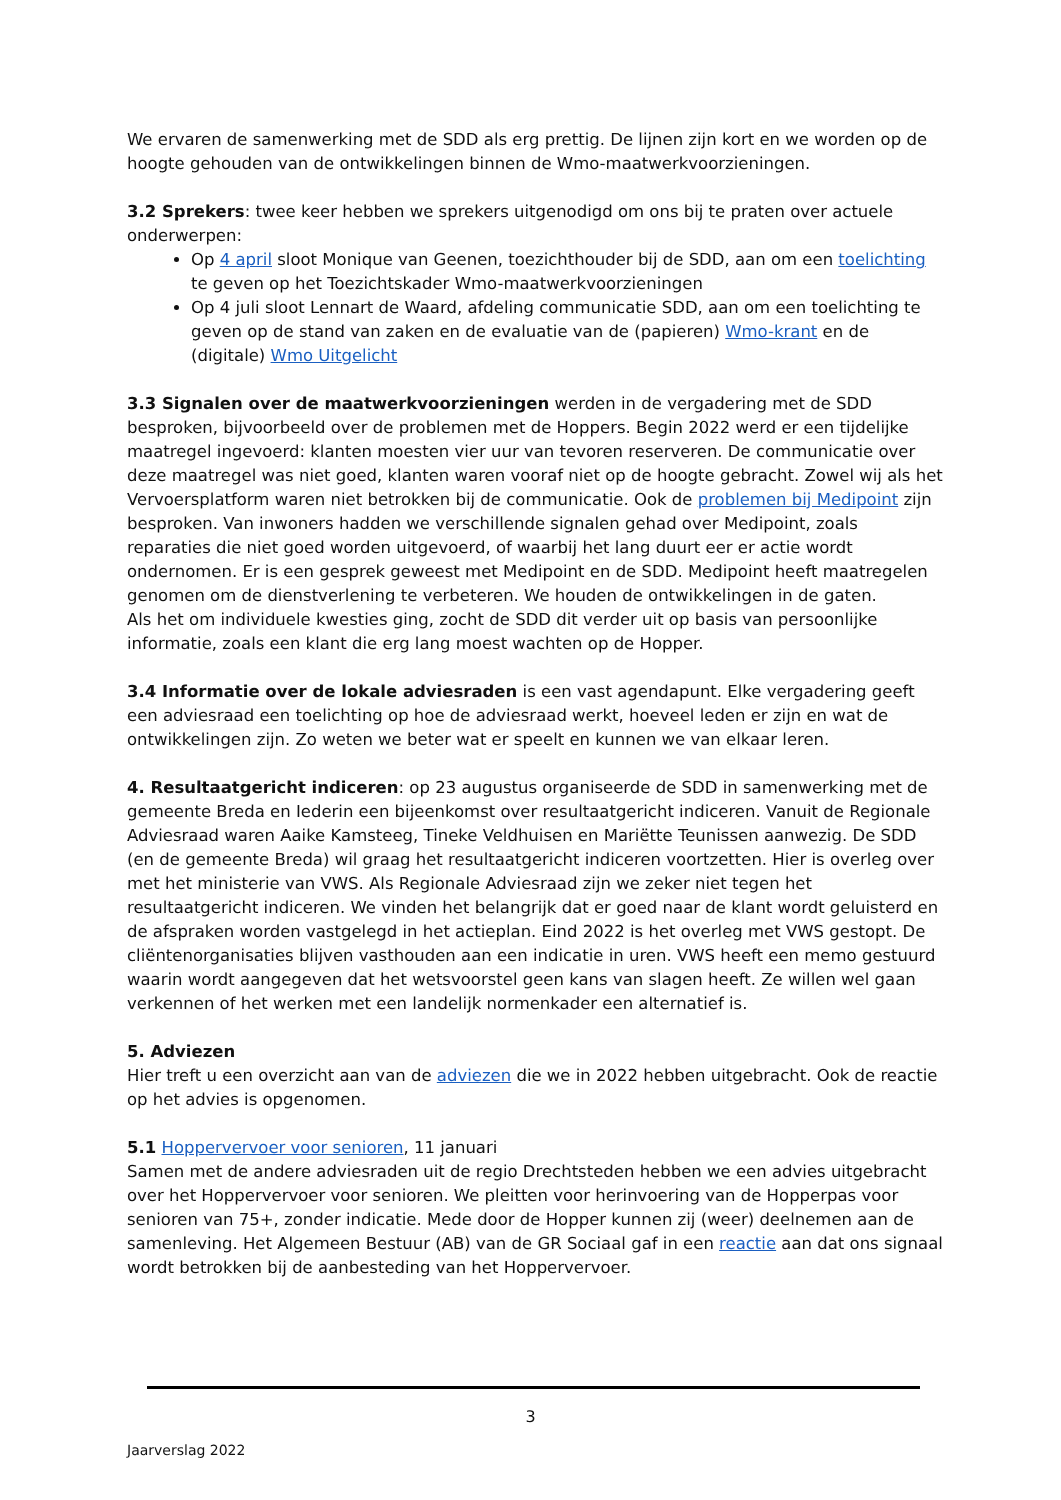We ervaren de samenwerking met de SDD als erg prettig. De lijnen zijn kort en we worden op de hoogte gehouden van de ontwikkelingen binnen de Wmo-maatwerkvoorzieningen.
3.2 Sprekers: twee keer hebben we sprekers uitgenodigd om ons bij te praten over actuele onderwerpen:
Op 4 april sloot Monique van Geenen, toezichthouder bij de SDD, aan om een toelichting te geven op het Toezichtskader Wmo-maatwerkvoorzieningen
Op 4 juli sloot Lennart de Waard, afdeling communicatie SDD, aan om een toelichting te geven op de stand van zaken en de evaluatie van de (papieren) Wmo-krant en de (digitale) Wmo Uitgelicht
3.3 Signalen over de maatwerkvoorzieningen werden in de vergadering met de SDD besproken, bijvoorbeeld over de problemen met de Hoppers. Begin 2022 werd er een tijdelijke maatregel ingevoerd: klanten moesten vier uur van tevoren reserveren. De communicatie over deze maatregel was niet goed, klanten waren vooraf niet op de hoogte gebracht. Zowel wij als het Vervoersplatform waren niet betrokken bij de communicatie. Ook de problemen bij Medipoint zijn besproken. Van inwoners hadden we verschillende signalen gehad over Medipoint, zoals reparaties die niet goed worden uitgevoerd, of waarbij het lang duurt eer er actie wordt ondernomen. Er is een gesprek geweest met Medipoint en de SDD. Medipoint heeft maatregelen genomen om de dienstverlening te verbeteren. We houden de ontwikkelingen in de gaten.
Als het om individuele kwesties ging, zocht de SDD dit verder uit op basis van persoonlijke informatie, zoals een klant die erg lang moest wachten op de Hopper.
3.4 Informatie over de lokale adviesraden is een vast agendapunt. Elke vergadering geeft een adviesraad een toelichting op hoe de adviesraad werkt, hoeveel leden er zijn en wat de ontwikkelingen zijn. Zo weten we beter wat er speelt en kunnen we van elkaar leren.
4. Resultaatgericht indiceren: op 23 augustus organiseerde de SDD in samenwerking met de gemeente Breda en Iederin een bijeenkomst over resultaatgericht indiceren. Vanuit de Regionale Adviesraad waren Aaike Kamsteeg, Tineke Veldhuisen en Mariëtte Teunissen aanwezig. De SDD (en de gemeente Breda) wil graag het resultaatgericht indiceren voortzetten. Hier is overleg over met het ministerie van VWS. Als Regionale Adviesraad zijn we zeker niet tegen het resultaatgericht indiceren. We vinden het belangrijk dat er goed naar de klant wordt geluisterd en de afspraken worden vastgelegd in het actieplan. Eind 2022 is het overleg met VWS gestopt. De cliëntenorganisaties blijven vasthouden aan een indicatie in uren. VWS heeft een memo gestuurd waarin wordt aangegeven dat het wetsvoorstel geen kans van slagen heeft. Ze willen wel gaan verkennen of het werken met een landelijk normenkader een alternatief is.
5. Adviezen
Hier treft u een overzicht aan van de adviezen die we in 2022 hebben uitgebracht. Ook de reactie op het advies is opgenomen.
5.1 Hoppervervoer voor senioren, 11 januari
Samen met de andere adviesraden uit de regio Drechtsteden hebben we een advies uitgebracht over het Hoppervervoer voor senioren. We pleitten voor herinvoering van de Hopperpas voor senioren van 75+, zonder indicatie. Mede door de Hopper kunnen zij (weer) deelnemen aan de samenleving. Het Algemeen Bestuur (AB) van de GR Sociaal gaf in een reactie aan dat ons signaal wordt betrokken bij de aanbesteding van het Hoppervervoer.
3
Jaarverslag 2022